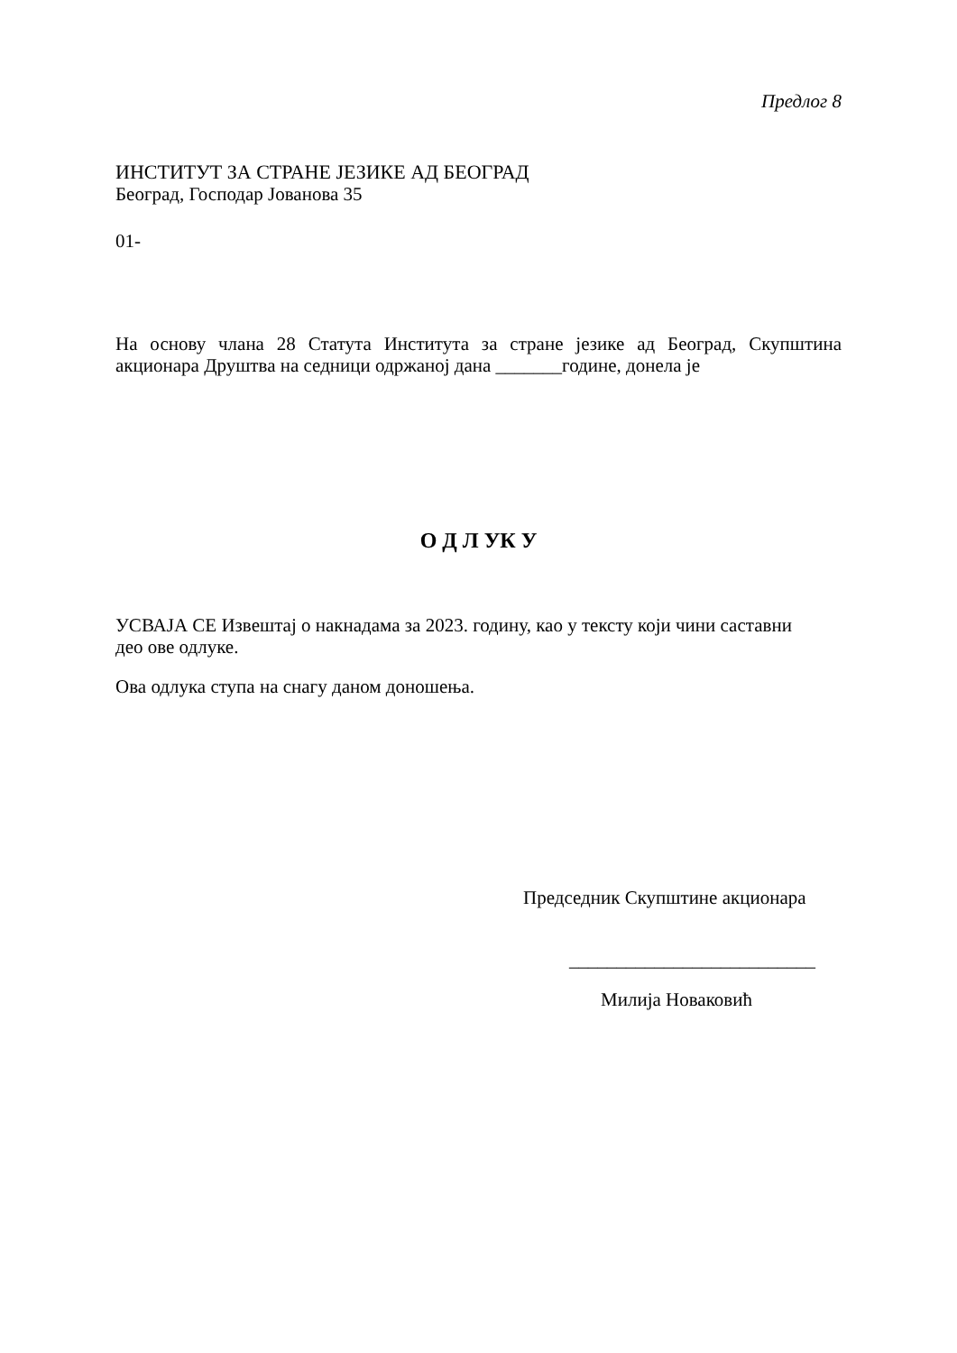Предлог 8
ИНСТИТУТ ЗА СТРАНЕ ЈЕЗИКЕ АД БЕОГРАД
Београд, Господар Јованова 35
01-
На основу члана 28 Статута Института за стране језике ад Београд, Скупштина акционара Друштва на седници одржаној дана _______године, донела је
О Д Л УК У
УСВАЈА СЕ Извештај о накнадама за 2023. годину, као у тексту који чини саставни део ове одлуке.
Ова одлука ступа на снагу даном доношења.
Председник Скупштине акционара
__________________________
Милија Новаковић